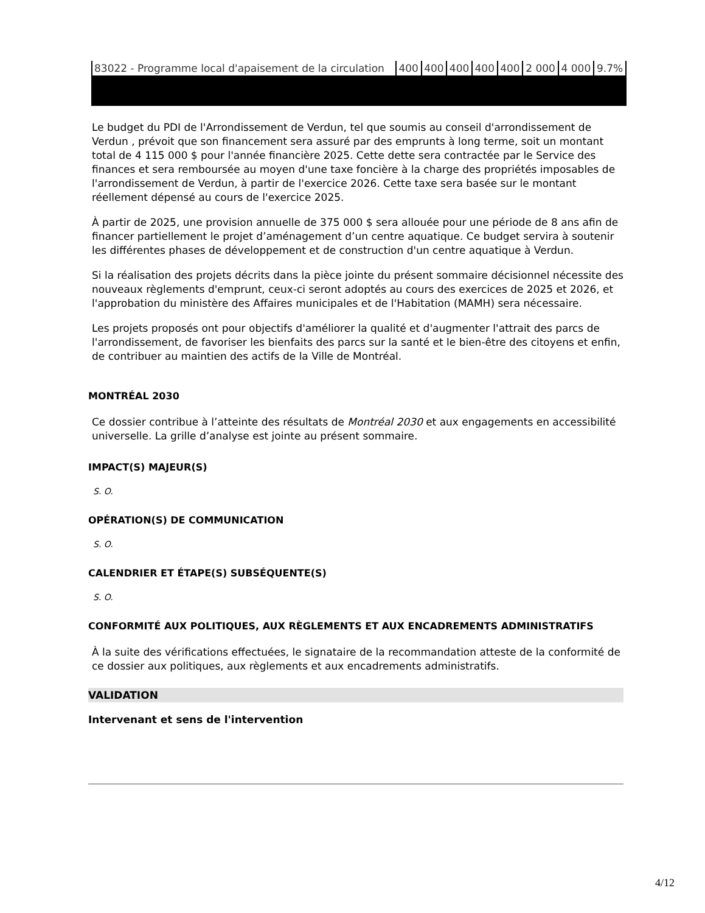| 83022 - Programme local d'apaisement de la circulation | 400 | 400 | 400 | 400 | 400 | 2 000 | 4 000 | 9.7% |
Le budget du PDI de l'Arrondissement de Verdun, tel que soumis au conseil d'arrondissement de Verdun , prévoit que son financement sera assuré par des emprunts à long terme, soit un montant total de 4 115 000 $ pour l'année financière 2025. Cette dette sera contractée par le Service des finances et sera remboursée au moyen d'une taxe foncière à la charge des propriétés imposables de l'arrondissement de Verdun, à partir de l'exercice 2026. Cette taxe sera basée sur le montant réellement dépensé au cours de l'exercice 2025.
À partir de 2025, une provision annuelle de 375 000 $ sera allouée pour une période de 8 ans afin de financer partiellement le projet d’aménagement d’un centre aquatique. Ce budget servira à soutenir les différentes phases de développement et de construction d'un centre aquatique à Verdun.
Si la réalisation des projets décrits dans la pièce jointe du présent sommaire décisionnel nécessite des nouveaux règlements d'emprunt, ceux-ci seront adoptés au cours des exercices de 2025 et 2026, et l'approbation du ministère des Affaires municipales et de l'Habitation (MAMH) sera nécessaire.
Les projets proposés ont pour objectifs d'améliorer la qualité et d'augmenter l'attrait des parcs de l'arrondissement, de favoriser les bienfaits des parcs sur la santé et le bien-être des citoyens et enfin, de contribuer au maintien des actifs de la Ville de Montréal.
MONTRÉAL 2030
Ce dossier contribue à l’atteinte des résultats de Montréal 2030 et aux engagements en accessibilité universelle. La grille d’analyse est jointe au présent sommaire.
IMPACT(S) MAJEUR(S)
S. O.
OPÉRATION(S) DE COMMUNICATION
S. O.
CALENDRIER ET ÉTAPE(S) SUBSÉQUENTE(S)
S. O.
CONFORMITÉ AUX POLITIQUES, AUX RÈGLEMENTS ET AUX ENCADREMENTS ADMINISTRATIFS
À la suite des vérifications effectuées, le signataire de la recommandation atteste de la conformité de ce dossier aux politiques, aux règlements et aux encadrements administratifs.
VALIDATION
Intervenant et sens de l'intervention
4/12